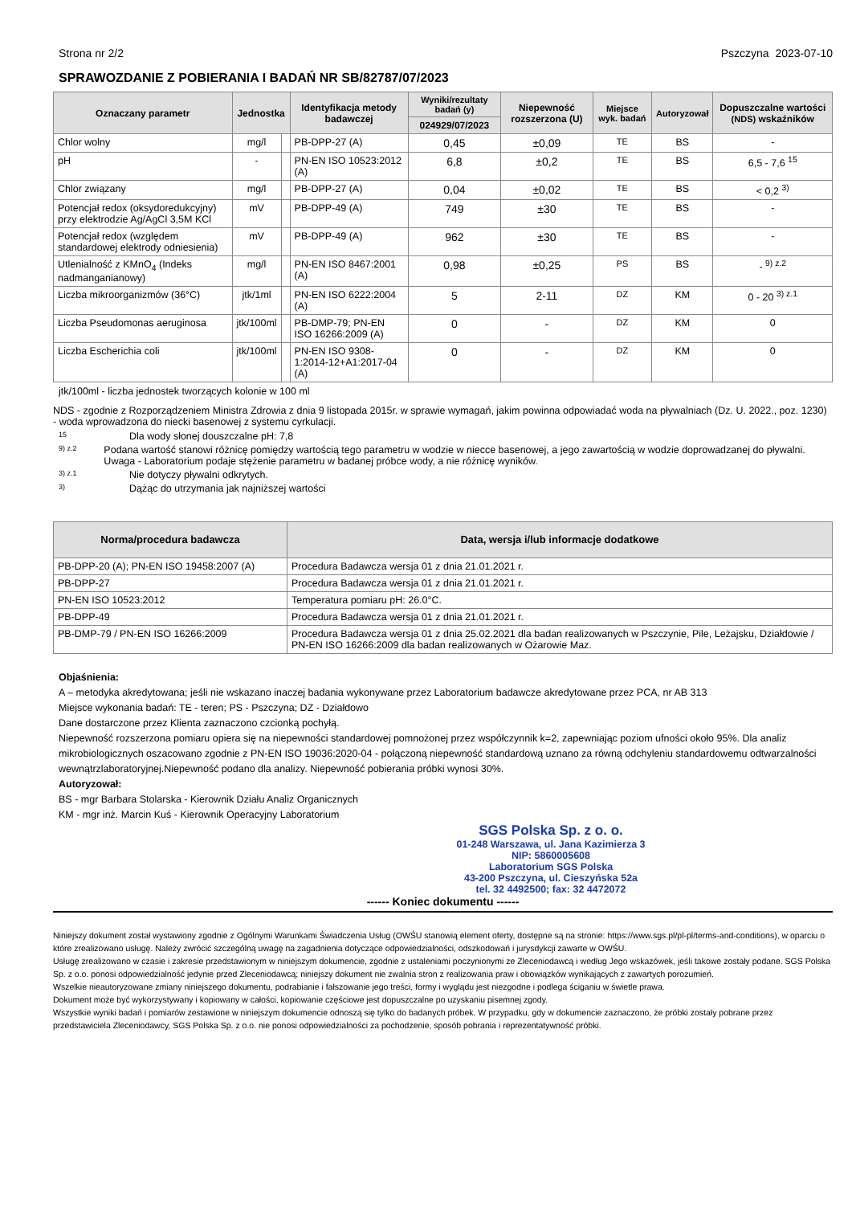Strona nr 2/2 Pszczyna 2023-07-10
SPRAWOZDANIE Z POBIERANIA I BADAŃ NR SB/82787/07/2023
| Oznaczany parametr | Jednostka | | Identyfikacja metody badawczej | Wyniki/rezultaty badań (y) | Niepewność rozszerzona (U) | Miejsce wyk. badań | Autoryzował | Dopuszczalne wartości (NDS) wskaźników |
| --- | --- | --- | --- | --- | --- | --- | --- | --- |
| | | | | 024929/07/2023 | | | | |
| Chlor wolny | mg/l | | PB-DPP-27 (A) | 0,45 | ±0,09 | TE | BS | - |
| pH | - | | PN-EN ISO 10523:2012 (A) | 6,8 | ±0,2 | TE | BS | 6,5 - 7,6 <sup>15</sup> |
| Chlor związany | mg/l | | PB-DPP-27 (A) | 0,04 | ±0,02 | TE | BS | < 0,2 <sup>3)</sup> |
| Potencjał redox (oksydoredukcyjny) przy elektrodzie Ag/AgCl 3,5M KCl | mV | | PB-DPP-49 (A) | 749 | ±30 | TE | BS | - |
| Potencjał redox (względem standardowej elektrody odniesienia) | mV | | PB-DPP-49 (A) | 962 | ±30 | TE | BS | - |
| Utlenialność z KMnO<sub>4</sub> (Indeks nadmanganianowy) | mg/l | | PN-EN ISO 8467:2001 (A) | 0,98 | ±0,25 | PS | BS | - <sup>9) z.2</sup> |
| Liczba mikroorganizmów (36°C) | jtk/1ml | | PN-EN ISO 6222:2004 (A) | 5 | 2-11 | DZ | KM | 0 - 20 <sup>3) z.1</sup> |
| Liczba Pseudomonas aeruginosa | jtk/100ml | | PB-DMP-79; PN-EN ISO 16266:2009 (A) | 0 | - | DZ | KM | 0 |
| Liczba Escherichia coli | jtk/100ml | | PN-EN ISO 9308-1:2014-12+A1:2017-04 (A) | 0 | - | DZ | KM | 0 |
jtk/100ml - liczba jednostek tworzących kolonie w 100 ml
NDS - zgodnie z Rozporządzeniem Ministra Zdrowia z dnia 9 listopada 2015r. w sprawie wymagań, jakim powinna odpowiadać woda na pływalniach (Dz. U. 2022., poz. 1230) - woda wprowadzona do niecki basenowej z systemu cyrkulacji.
15 Dla wody słonej douszczalne pH: 7,8
9) z.2 Podana wartość stanowi różnicę pomiędzy wartością tego parametru w wodzie w niecce basenowej, a jego zawartością w wodzie doprowadzanej do pływalni. Uwaga - Laboratorium podaje stężenie parametru w badanej próbce wody, a nie różnicę wyników.
3) z.1 Nie dotyczy pływalni odkrytych.
3) Dążąc do utrzymania jak najniższej wartości
| Norma/procedura badawcza | Data, wersja i/lub informacje dodatkowe |
| --- | --- |
| PB-DPP-20 (A); PN-EN ISO 19458:2007 (A) | Procedura Badawcza wersja 01 z dnia 21.01.2021 r. |
| PB-DPP-27 | Procedura Badawcza wersja 01 z dnia 21.01.2021 r. |
| PN-EN ISO 10523:2012 | Temperatura pomiaru pH: 26.0°C. |
| PB-DPP-49 | Procedura Badawcza wersja 01 z dnia 21.01.2021 r. |
| PB-DMP-79 / PN-EN ISO 16266:2009 | Procedura Badawcza wersja 01 z dnia 25.02.2021 dla badan realizowanych w Pszczynie, Pile, Leżajsku, Działdowie / PN-EN ISO 16266:2009 dla badan realizowanych w Ożarowie Maz. |
Objaśnienia:
A – metodyka akredytowana; jeśli nie wskazano inaczej badania wykonywane przez Laboratorium badawcze akredytowane przez PCA, nr AB 313
Miejsce wykonania badań: TE - teren; PS - Pszczyna; DZ - Działdowo
Dane dostarczone przez Klienta zaznaczono czcionką pochyłą.
Niepewność rozszerzona pomiaru opiera się na niepewności standardowej pomnożonej przez współczynnik k=2, zapewniając poziom ufności około 95%. Dla analiz mikrobiologicznych oszacowano zgodnie z PN-EN ISO 19036:2020-04 - połączoną niepewność standardową uznano za równą odchyleniu standardowemu odtwarzalności wewnątrzlaboratoryjnej.Niepewność podano dla analizy. Niepewność pobierania próbki wynosi 30%.
Autoryzował:
BS - mgr Barbara Stolarska - Kierownik Działu Analiz Organicznych
KM - mgr inż. Marcin Kuś - Kierownik Operacyjny Laboratorium
SGS Polska Sp. z o. o.
01-248 Warszawa, ul. Jana Kazimierza 3
NIP: 5860005608
Laboratorium SGS Polska
43-200 Pszczyna, ul. Cieszyńska 52a
tel. 32 4492500; fax: 32 4472072
------ Koniec dokumentu ------
Niniejszy dokument został wystawiony zgodnie z Ogólnymi Warunkami Świadczenia Usług (OWŚU stanowią element oferty, dostępne są na stronie: https://www.sgs.pl/pl-pl/terms-and-conditions), w oparciu o które zrealizowano usługę. Należy zwrócić szczególną uwagę na zagadnienia dotyczące odpowiedzialności, odszkodowań i jurysdykcji zawarte w OWŚU.
Usługę zrealizowano w czasie i zakresie przedstawionym w niniejszym dokumencie, zgodnie z ustaleniami poczynionymi ze Zleceniodawcą i według Jego wskazówek, jeśli takowe zostały podane. SGS Polska Sp. z o.o. ponosi odpowiedzialność jedynie przed Zleceniodawcą; niniejszy dokument nie zwalnia stron z realizowania praw i obowiązków wynikających z zawartych porozumień.
Wszelkie nieautoryzowane zmiany niniejszego dokumentu, podrabianie i fałszowanie jego treści, formy i wyglądu jest niezgodne i podlega ściganiu w świetle prawa.
Dokument może być wykorzystywany i kopiowany w całości, kopiowanie częściowe jest dopuszczalne po uzyskaniu pisemnej zgody.
Wszystkie wyniki badań i pomiarów zestawione w niniejszym dokumencie odnoszą się tylko do badanych próbek. W przypadku, gdy w dokumencie zaznaczono, że próbki zostały pobrane przez przedstawiciela Zleceniodawcy, SGS Polska Sp. z o.o. nie ponosi odpowiedzialności za pochodzenie, sposób pobrania i reprezentatywność próbki.